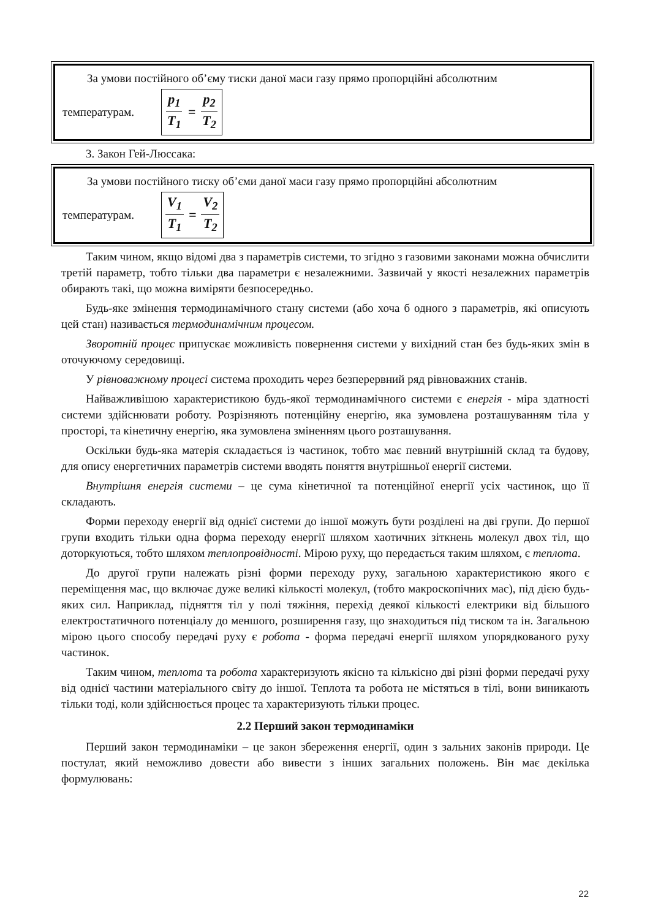За умови постійного об’єму тиски даної маси газу прямо пропорційні абсолютним
температурам. p<sub>1</sub> T<sub>1</sub> = p<sub>2</sub> T<sub>2</sub>
3. Закон Гей-Люссака:
За умови постійного тиску об’єми даної маси газу прямо пропорційні абсолютним
температурам. V<sub>1</sub> T<sub>1</sub> = V<sub>2</sub> T<sub>2</sub>
Таким чином, якщо відомі два з параметрів системи, то згідно з газовими законами можна обчислити третій параметр, тобто тільки два параметри є незалежними. Зазвичай у якості незалежних параметрів обирають такі, що можна виміряти безпосередньо.
Будь-яке змінення термодинамічного стану системи (або хоча б одного з параметрів, які описують цей стан) називається термодинамічним процесом.
Зворотній процес припускає можливість повернення системи у вихідний стан без будь-яких змін в оточуючому середовищі.
У рівноважному процесі система проходить через безперервний ряд рівноважних станів.
Найважливішою характеристикою будь-якої термодинамічного системи є енергія - міра здатності системи здійснювати роботу. Розрізняють потенційну енергію, яка зумовлена розташуванням тіла у просторі, та кінетичну енергію, яка зумовлена зміненням цього розташування.
Оскільки будь-яка матерія складається із частинок, тобто має певний внутрішній склад та будову, для опису енергетичних параметрів системи вводять поняття внутрішньої енергії системи.
Внутрішня енергія системи – це сума кінетичної та потенційної енергії усіх частинок, що її складають.
Форми переходу енергії від однієї системи до іншої можуть бути розділені на дві групи. До першої групи входить тільки одна форма переходу енергії шляхом хаотичних зіткнень молекул двох тіл, що доторкуються, тобто шляхом теплопровідності. Мірою руху, що передається таким шляхом, є теплота.
До другої групи належать різні форми переходу руху, загальною характеристикою якого є переміщення мас, що включає дуже великі кількості молекул, (тобто макроскопічних мас), під дією будь-яких сил. Наприклад, підняття тіл у полі тяжіння, перехід деякої кількості електрики від більшого електростатичного потенціалу до меншого, розширення газу, що знаходиться під тиском та ін. Загальною мірою цього способу передачі руху є робота - форма передачі енергії шляхом упорядкованого руху частинок.
Таким чином, теплота та робота характеризують якісно та кількісно дві різні форми передачі руху від однієї частини матеріального світу до іншої. Теплота та робота не містяться в тілі, вони виникають тільки тоді, коли здійснюється процес та характеризують тільки процес.
2.2 Перший закон термодинаміки
Перший закон термодинаміки – це закон збереження енергії, один з зальних законів природи. Це постулат, який неможливо довести або вивести з інших загальних положень. Він має декілька формулювань:
22